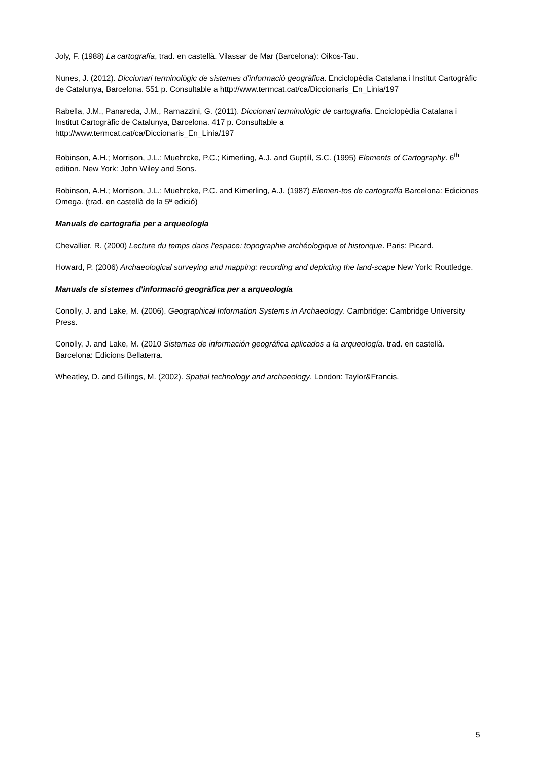Joly, F. (1988) La cartografía, trad. en castellà. Vilassar de Mar (Barcelona): Oikos-Tau.
Nunes, J. (2012). Diccionari terminològic de sistemes d'informació geogràfica. Enciclopèdia Catalana i Institut Cartogràfic de Catalunya, Barcelona. 551 p. Consultable a http://www.termcat.cat/ca/Diccionaris_En_Linia/197
Rabella, J.M., Panareda, J.M., Ramazzini, G. (2011). Diccionari terminològic de cartografia. Enciclopèdia Catalana i Institut Cartogràfic de Catalunya, Barcelona. 417 p. Consultable a
http://www.termcat.cat/ca/Diccionaris_En_Linia/197
Robinson, A.H.; Morrison, J.L.; Muehrcke, P.C.; Kimerling, A.J. and Guptill, S.C. (1995) Elements of Cartography. 6<sup>th</sup> edition. New York: John Wiley and Sons.
Robinson, A.H.; Morrison, J.L.; Muehrcke, P.C. and Kimerling, A.J. (1987) Elemen-tos de cartografía Barcelona: Ediciones Omega. (trad. en castellà de la 5ª edició)
Manuals de cartografia per a arqueología
Chevallier, R. (2000) Lecture du temps dans l'espace: topographie archéologique et historique. Paris: Picard.
Howard, P. (2006) Archaeological surveying and mapping: recording and depicting the land-scape New York: Routledge.
Manuals de sistemes d'informació geogràfica per a arqueología
Conolly, J. and Lake, M. (2006). Geographical Information Systems in Archaeology. Cambridge: Cambridge University Press.
Conolly, J. and Lake, M. (2010 Sistemas de información geográfica aplicados a la arqueología. trad. en castellà. Barcelona: Edicions Bellaterra.
Wheatley, D. and Gillings, M. (2002). Spatial technology and archaeology. London: Taylor&Francis.
5